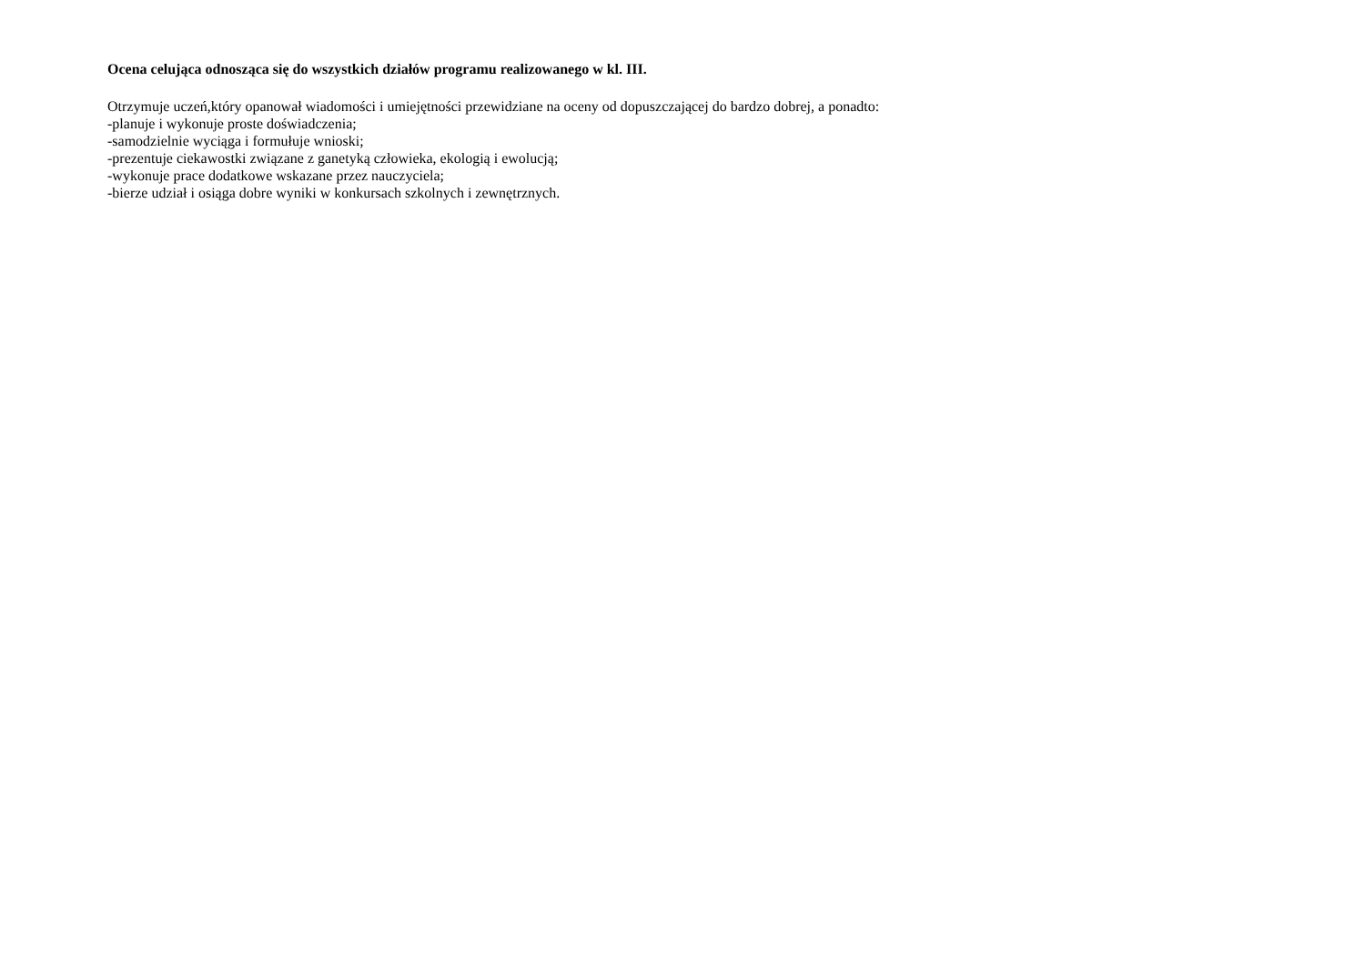Ocena celująca odnosząca się do wszystkich działów programu realizowanego w kl. III.
Otrzymuje uczeń,który opanował wiadomości i umiejętności przewidziane na oceny od dopuszczającej do bardzo dobrej, a ponadto:
-planuje i wykonuje proste doświadczenia;
-samodzielnie wyciąga i formułuje wnioski;
-prezentuje ciekawostki związane z ganetyką człowieka, ekologią i ewolucją;
-wykonuje prace dodatkowe wskazane przez nauczyciela;
-bierze udział i osiąga dobre wyniki w konkursach szkolnych i zewnętrznych.